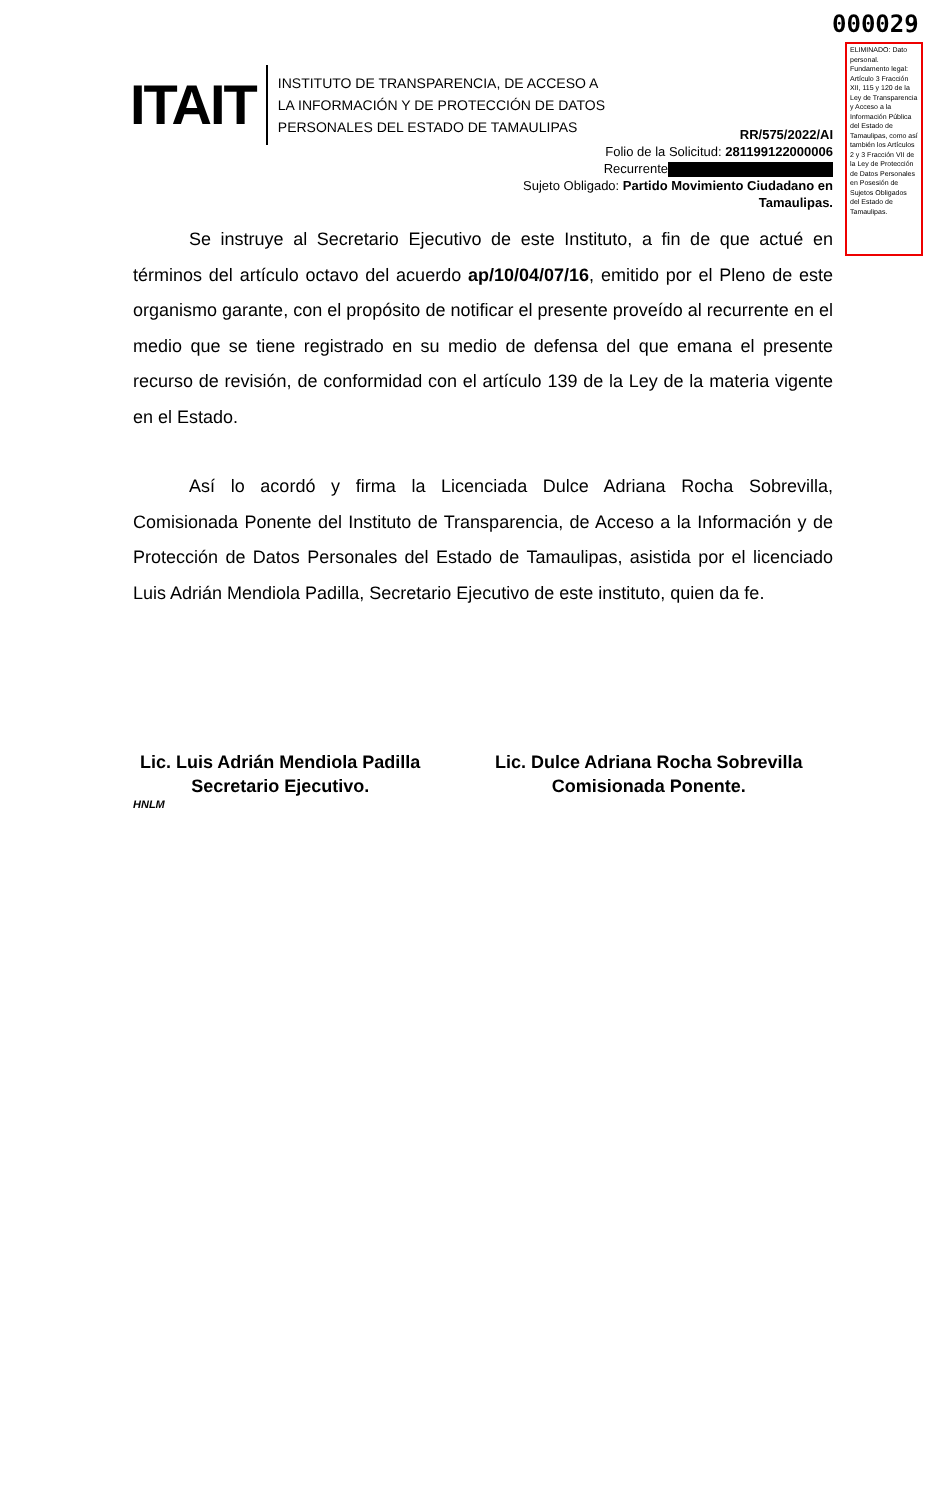000029
ELIMINADO: Dato personal. Fundamento legal: Artículo 3 Fracción XII, 115 y 120 de la Ley de Transparencia y Acceso a la Información Pública del Estado de Tamaulipas, como así también los Artículos 2 y 3 Fracción VII de la Ley de Protección de Datos Personales en Posesión de Sujetos Obligados del Estado de Tamaulipas.
ITAIT
INSTITUTO DE TRANSPARENCIA, DE ACCESO A
LA INFORMACIÓN Y DE PROTECCIÓN DE DATOS
PERSONALES DEL ESTADO DE TAMAULIPAS
RR/575/2022/AI
Folio de la Solicitud: 281199122000006
Recurrente
Sujeto Obligado: Partido Movimiento Ciudadano en Tamaulipas.
Se instruye al Secretario Ejecutivo de este Instituto, a fin de que actué en términos del artículo octavo del acuerdo ap/10/04/07/16, emitido por el Pleno de este organismo garante, con el propósito de notificar el presente proveído al recurrente en el medio que se tiene registrado en su medio de defensa del que emana el presente recurso de revisión, de conformidad con el artículo 139 de la Ley de la materia vigente en el Estado.
Así lo acordó y firma la Licenciada Dulce Adriana Rocha Sobrevilla, Comisionada Ponente del Instituto de Transparencia, de Acceso a la Información y de Protección de Datos Personales del Estado de Tamaulipas, asistida por el licenciado Luis Adrián Mendiola Padilla, Secretario Ejecutivo de este instituto, quien da fe.
Lic. Luis Adrián Mendiola Padilla
Secretario Ejecutivo.
Lic. Dulce Adriana Rocha Sobrevilla
Comisionada Ponente.
HNLM